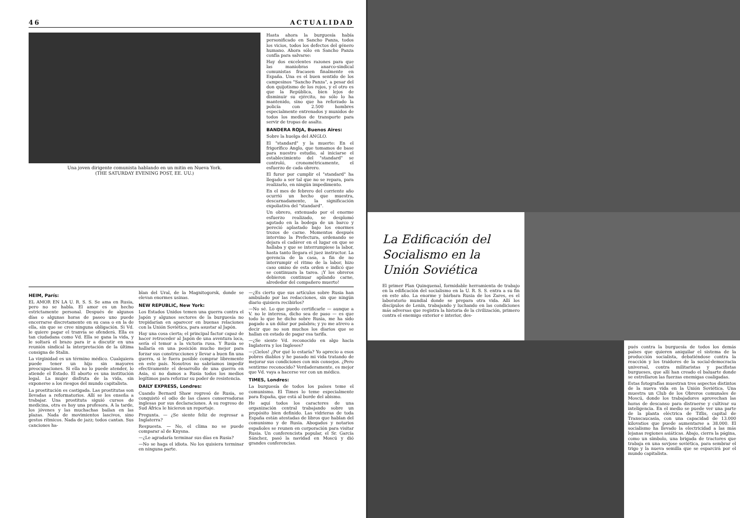46 ACTUALIDAD
Una joven dirigente comunista hablando en un mitin en Nueva York.
(THE SATURDAY EVENING POST, EE. UU.)
Hasta ahora la burguesía había personificado en Sancho Panza, todos los vicios, todos los defectos del género humano. Ahora sólo en Sancho Panza confía para salvarse:
Hay dos excelentes razones para que las maniobras anarco-sindical comunistas fracasen finalmente en España. Una es el buen sentido de los campesinos "Sancho Panza", a pesar del don quijotismo de los rojos, y el otro es que la República, bien lejos de disminuir su ejército, no sólo lo ha mantenido, sino que ha reforzado la policía con 2.500 hombres especialmente entrenados y munidos de todos los medios de transporte para servir de tropas de asalto.
BANDERA ROJA, Buenos Aires:
Sobre la huelga del ANGLO.
El "standard" y la muerte: En el frigorífico Anglo, que tomamos de base para nuestro estudio, al iniciarse el establecimiento del "standard" se controló, cronométricamente, el esfuerzo de cada obrero.
El furor por cumplir el "standard" ha llegado a ser tal que no se repara, para realizarlo, en ningún impedimento.
En el mes de febrero del corriente año ocurrió un hecho que muestra, descarnadamente, la significación expoliativa del "standard".
Un obrero, extenuado por el enorme esfuerzo realizado, se desplomó agotado en la bodega de un barco y pereció aplastado bajo los enormes trozos de carne. Momentos después intervino la Prefectura, ordenando se dejara el cadáver en el lugar en que se hallaba y que se interrumpiese la labor, hasta tanto llegara el juez instructor. La gerencia de la casa, a fin de no interrumpir el ritmo de la labor, hizo caso omiso de esta orden e indicó que se continuara la tarea. ¡Y los obreros debieron continuar apilando carne, alrededor del compañero muerto!
HEIM, París:
EL AMOR EN LA U. R. S. S. Se ama en Rusia, pero no se habla. El amor es un hecho estrictamente personal. Después de algunos días o algunas horas de paseo uno puede encerrarse discretamente en su casa o en la de ella, sin que se cree ninguna obligación. Si Vd. le quiere pagar el tranvía se ofenderá. Ella es tan ciudadana como Vd. Ella se gana la vida, y le soltará el brazo para ir a discutir en una reunión sindical la interpretación de la última consigna de Stalin.
La virginidad es un término médico. Cualquiera puede tener un hijo sin mayores preocupaciones. Si ella no lo puede atender, lo atiende el Estado. El aborto es una institución legal. La mujer disfruta de la vida, sin exponerse a los riesgos del mundo capitalista.
La prostitución es castigada. Las prostitutas son llevadas a reformatorios. Allí se les enseña a trabajar. Una prostituta siguió cursos de medicina, otra es hoy una profesora. A la tarde, los jóvenes y las muchachas bailan en las plazas. Nada de movimientos lascivos, sino gestos rítmicos. Nada de jazz; todos cantan. Sus canciones ha-
blan del Ural, de la Magnitogorsk, donde se elevan enormes usinas.
NEW REPUBLIC, New York:
Los Estados Unidos temen una guerra contra el Japón y algunos sectores de la burguesía no trepidarían en aparecer en buenas relaciones con la Unión Soviética, para asustar al Japón.
Hay una cosa cierta; el principal factor capaz de hacer retroceder al Japón de una aventura loca, sería el temor a la victoria rusa. Y Rusia se hallaría en una posición mucho mejor para forzar sus construcciones y llevar a buen fin una guerra, si le fuera posible comprar libremente en este país. Nosotros no sabríamos impedir efectivamente el desarrollo de una guerra en Asia, si no damos a Rusia todos los medios legítimos para reforzar su poder de resistencia.
DAILY EXPRESS, Londres:
Cuando Bernard Shaw regresó de Rusia, se conquistó el odio de las clases conservadoras inglesas por sus declaraciones. A su regreso de Sud África le hicieron un reportaje.
Pregunta. — ¿Se siente feliz de regresar a Inglaterra?
Respuesta. — No, el clima no se puede comparar al de Knysna.
—¿Le agradaría terminar sus días en Rusia?
—No se haga el idiota. No los quisiera terminar en ninguna parte.
—¿Es cierto que sus artículos sobre Rusia han ambulado por las redacciones, sin que ningún diario quisiera recibirlos?
—No sé. Lo que puedo certificarle — aunque a V. no le interesa, dicho sea de paso — es que todo lo que he dicho sobre Rusia, me ha sido pagado a un dólar por palabra; y yo me atrevo a decir que no son muchos los diarios que se hallan en estado de pagar esa tarifa.
—¿Se siente Vd. reconocido en algo hacia Inglaterra y los Ingleses?
—¡Cielos! ¿Por qué lo estaría? Yo aprecio a esos pobres diablos y he pasado mi vida tratando de mejorar sus condiciones con mis consejos. ¿Pero sentirme reconocido? Verdaderamente, es mejor que Vd. vaya a hacerse ver con un médico.
TIMES, Londres:
La burguesía de todos los países teme el comunismo. El Times lo teme especialmente para España, que está al borde del abismo.
He aquí todos los caracteres de una organización central trabajando sobre un propósito bien definido. Las vidrieras de toda España están atestadas de libros que hablan del comunismo y de Rusia. Abogados y notarios españoles se reunen en corporación para visitar Rusia. Un conferencista popular, el Sr. García Sánchez, pasó la navidad en Moscú y dió grandes conferencias.
La Edificación del Socialismo en la Unión Soviética
El primer Plan Quinquenal, formidable herramienta de trabajo en la edificación del socialismo en la U. R. S. S. entra a su fin en este año. La enorme y bárbara Rusia de los Zares, es el laboratorio mundial donde se prepara otra vida. Allí los discípulos de Lenín, trabajando y luchando en las condiciones más adversas que registra la historia de la civilización, primero contra el enemigo exterior e interior, des-
pués contra la burguesía de todos los demás países que quieren aniquilar el sistema de la producción socialista, debatiéndose contra la reacción y los traidores de la social-democracia universal, contra militaristas y pacifistas burgueses, que allí han creado el baluarte donde se estrellaron las fuerzas enemigas coaligadas.
Estas fotografías muestran tres aspectos distintos de la nueva vida en la Unión Soviética. Una muestra un Club de los Obreros comunales de Moscú, donde los trabajadores aprovechan las horas de descanso para distraerse y cultivar su inteligencia. En el medio se puede ver una parte de la planta eléctrica de Tiflis, capital de Transcaucasia, con una capacidad de 13.000 kilovatios que puede aumentarse a 38.000. El socialismo ha llevado la electricidad a las más lejanas regiones asiáticas. Abajo, cierra la página, como un símbolo, una brigada de tractores que trabaja en una sovjose soviética, para sembrar el trigo y la nueva semilla que se esparcirá por el mundo capitalista.